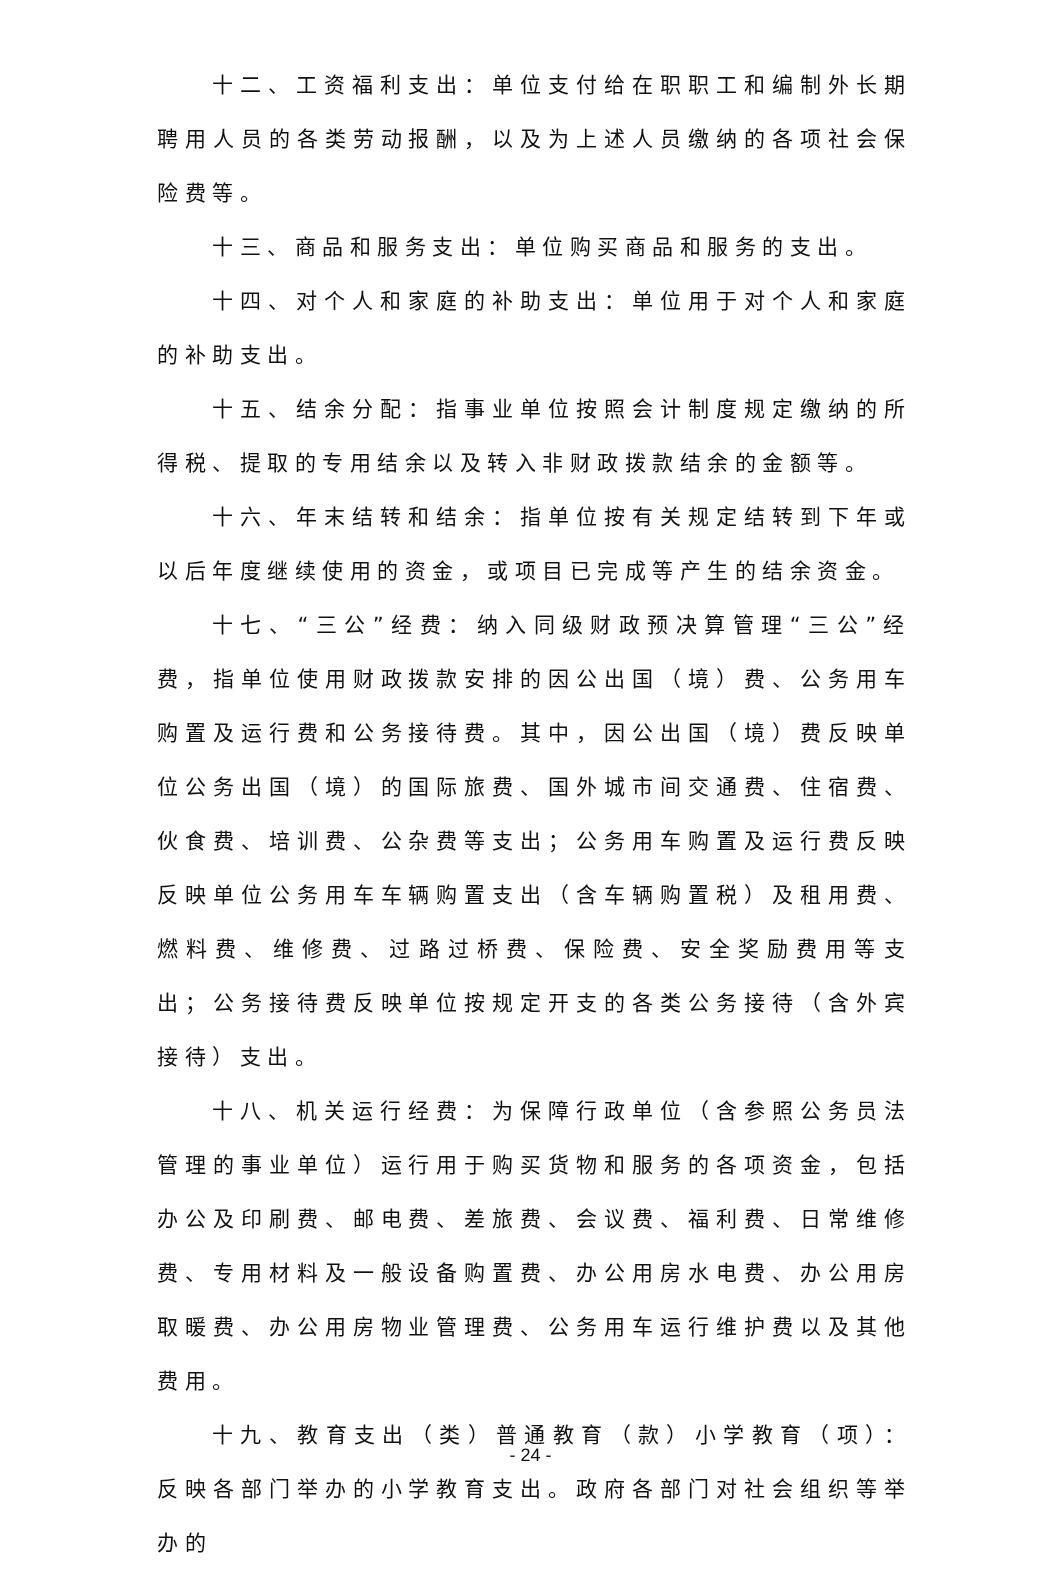十二、工资福利支出：单位支付给在职职工和编制外长期聘用人员的各类劳动报酬，以及为上述人员缴纳的各项社会保险费等。
十三、商品和服务支出：单位购买商品和服务的支出。
十四、对个人和家庭的补助支出：单位用于对个人和家庭的补助支出。
十五、结余分配：指事业单位按照会计制度规定缴纳的所得税、提取的专用结余以及转入非财政拨款结余的金额等。
十六、年末结转和结余：指单位按有关规定结转到下年或以后年度继续使用的资金，或项目已完成等产生的结余资金。
十七、“三公”经费：纳入同级财政预决算管理“三公”经费，指单位使用财政拨款安排的因公出国（境）费、公务用车购置及运行费和公务接待费。其中，因公出国（境）费反映单位公务出国（境）的国际旅费、国外城市间交通费、住宿费、伙食费、培训费、公杂费等支出；公务用车购置及运行费反映反映单位公务用车车辆购置支出（含车辆购置税）及租用费、燃料费、维修费、过路过桥费、保险费、安全奖励费用等支出；公务接待费反映单位按规定开支的各类公务接待（含外宾接待）支出。
十八、机关运行经费：为保障行政单位（含参照公务员法管理的事业单位）运行用于购买货物和服务的各项资金，包括办公及印刷费、邮电费、差旅费、会议费、福利费、日常维修费、专用材料及一般设备购置费、办公用房水电费、办公用房取暖费、办公用房物业管理费、公务用车运行维护费以及其他费用。
十九、教育支出（类）普通教育（款）小学教育（项）：反映各部门举办的小学教育支出。政府各部门对社会组织等举办的
- 24 -